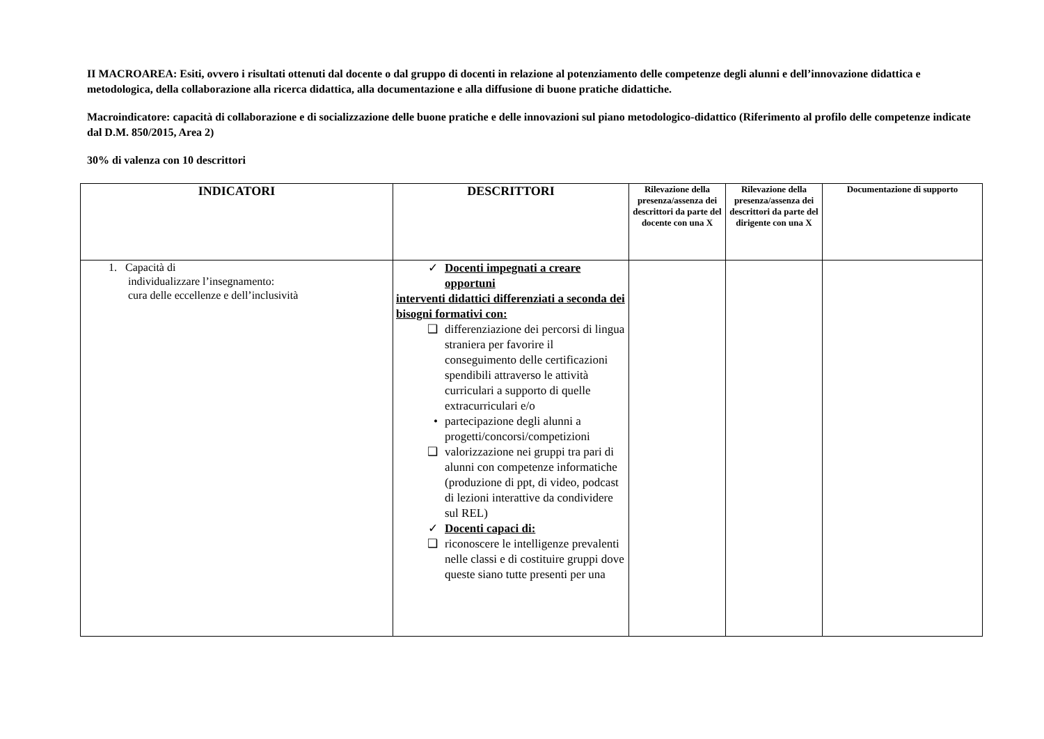II MACROAREA: Esiti, ovvero i risultati ottenuti dal docente o dal gruppo di docenti in relazione al potenziamento delle competenze degli alunni e dell’innovazione didattica e metodologica, della collaborazione alla ricerca didattica, alla documentazione e alla diffusione di buone pratiche didattiche.
Macroindicatore: capacità di collaborazione e di socializzazione delle buone pratiche e delle innovazioni sul piano metodologico-didattico (Riferimento al profilo delle competenze indicate dal D.M. 850/2015, Area 2)
30% di valenza con 10 descrittori
| INDICATORI | DESCRITTORI | Rilevazione della presenza/assenza dei descrittori da parte del docente con una X | Rilevazione della presenza/assenza dei descrittori da parte del dirigente con una X | Documentazione di supporto |
| --- | --- | --- | --- | --- |
| 1. Capacità di individualizzare l’insegnamento: cura delle eccellenze e dell’inclusività | ✓ Docenti impegnati a creare opportuni interventi didattici differenziati a seconda dei bisogni formativi con: ❑ differenziazione dei percorsi di lingua straniera per favorire il conseguimento delle certificazioni spendibili attraverso le attività curriculari a supporto di quelle extracurriculari e/o • partecipazione degli alunni a progetti/concorsi/competizioni ❑ valorizzazione nei gruppi tra pari di alunni con competenze informatiche (produzione di ppt, di video, podcast di lezioni interattive da condividere sul REL) ✓ Docenti capaci di: ❑ riconoscere le intelligenze prevalenti nelle classi e di costituire gruppi dove queste siano tutte presenti per una | | | |